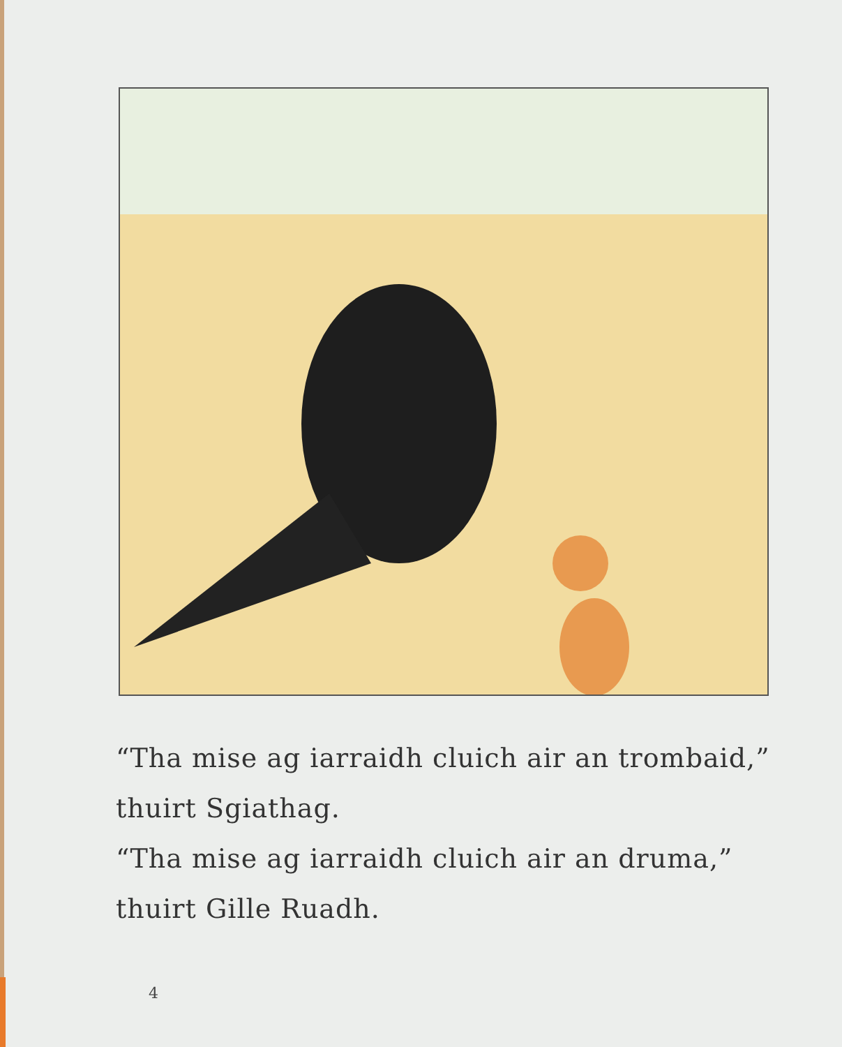“Tha mise ag iarraidh cluich air an trombaid,”
thuirt Sgiathag.
“Tha mise ag iarraidh cluich air an druma,”
thuirt Gille Ruadh.
4